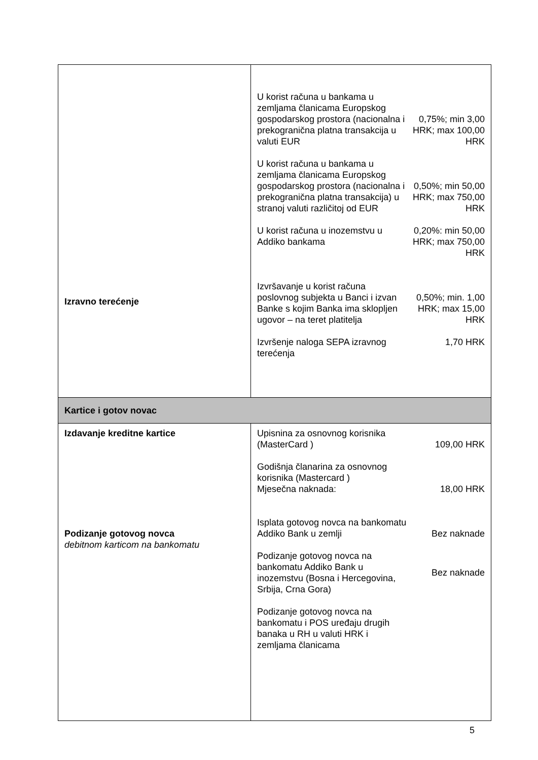| Izravno terećenje | / U korist računa u bankama u zemljama članicama Europskog gospodarskog prostora (nacionalna i prekogranična platna transakcija u valuti EUR / 0,75%; min 3,00 HRK; max 100,00 HRK / / U korist računa u bankama u zemljama članicama Europskog gospodarskog prostora (nacionalna i prekogranična platna transakcija) u stranoj valuti različitoj od EUR / 0,50%; min 50,00 HRK; max 750,00 HRK / / U korist računa u inozemstvu u Addiko bankama / 0,20%: min 50,00 HRK; max 750,00 HRK / / Izvršavanje u korist računa poslovnog subjekta u Banci i izvan Banke s kojim Banka ima sklopljen ugovor – na teret platitelja / 0,50%; min. 1,00 HRK; max 15,00 HRK / / Izvršenje naloga SEPA izravnog terećenja / 1,70 HRK / |
| Kartice i gotov novac | |
| Izdavanje kreditne kartice Podizanje gotovog novca debitnom karticom na bankomatu | / Upisnina za osnovnog korisnika (MasterCard ) / 109,00 HRK / / Godišnja članarina za osnovnog korisnika (Mastercard ) Mjesečna naknada: / 18,00 HRK / / Isplata gotovog novca na bankomatu Addiko Bank u zemlji / Bez naknade / / Podizanje gotovog novca na bankomatu Addiko Bank u inozemstvu (Bosna i Hercegovina, Srbija, Crna Gora) / Bez naknade / / Podizanje gotovog novca na bankomatu i POS uređaju drugih banaka u RH u valuti HRK i zemljama članicama / / |
5